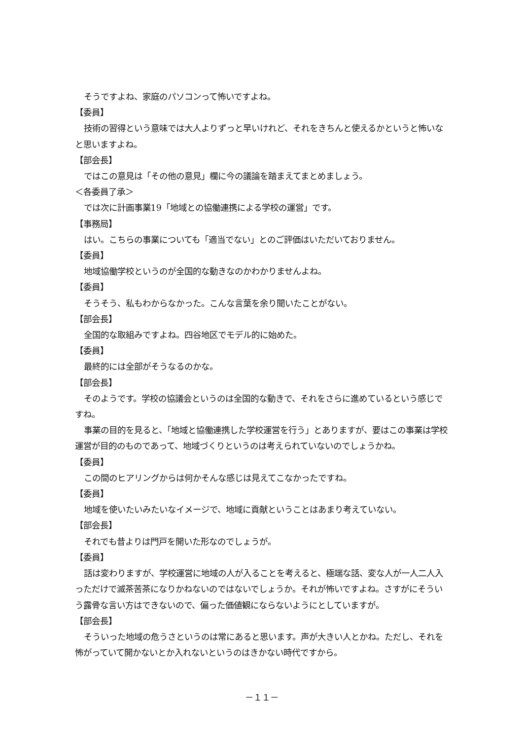そうですよね、家庭のパソコンって怖いですよね。
【委員】
技術の習得という意味では大人よりずっと早いけれど、それをきちんと使えるかというと怖いなと思いますよね。
【部会長】
ではこの意見は「その他の意見」欄に今の議論を踏まえてまとめましょう。
＜各委員了承＞
では次に計画事業19「地域との協働連携による学校の運営」です。
【事務局】
はい。こちらの事業についても「適当でない」とのご評価はいただいておりません。
【委員】
地域協働学校というのが全国的な動きなのかわかりませんよね。
【委員】
そうそう、私もわからなかった。こんな言葉を余り聞いたことがない。
【部会長】
全国的な取組みですよね。四谷地区でモデル的に始めた。
【委員】
最終的には全部がそうなるのかな。
【部会長】
そのようです。学校の協議会というのは全国的な動きで、それをさらに進めているという感じですね。
事業の目的を見ると、「地域と協働連携した学校運営を行う」とありますが、要はこの事業は学校運営が目的のものであって、地域づくりというのは考えられていないのでしょうかね。
【委員】
この間のヒアリングからは何かそんな感じは見えてこなかったですね。
【委員】
地域を使いたいみたいなイメージで、地域に貢献ということはあまり考えていない。
【部会長】
それでも昔よりは門戸を開いた形なのでしょうが。
【委員】
話は変わりますが、学校運営に地域の人が入ることを考えると、極端な話、変な人が一人二人入っただけで滅茶苦茶になりかねないのではないでしょうか。それが怖いですよね。さすがにそういう露骨な言い方はできないので、偏った価値観にならないようにとしていますが。
【部会長】
そういった地域の危うさというのは常にあると思います。声が大きい人とかね。ただし、それを怖がっていて開かないとか入れないというのはきかない時代ですから。
－１１－